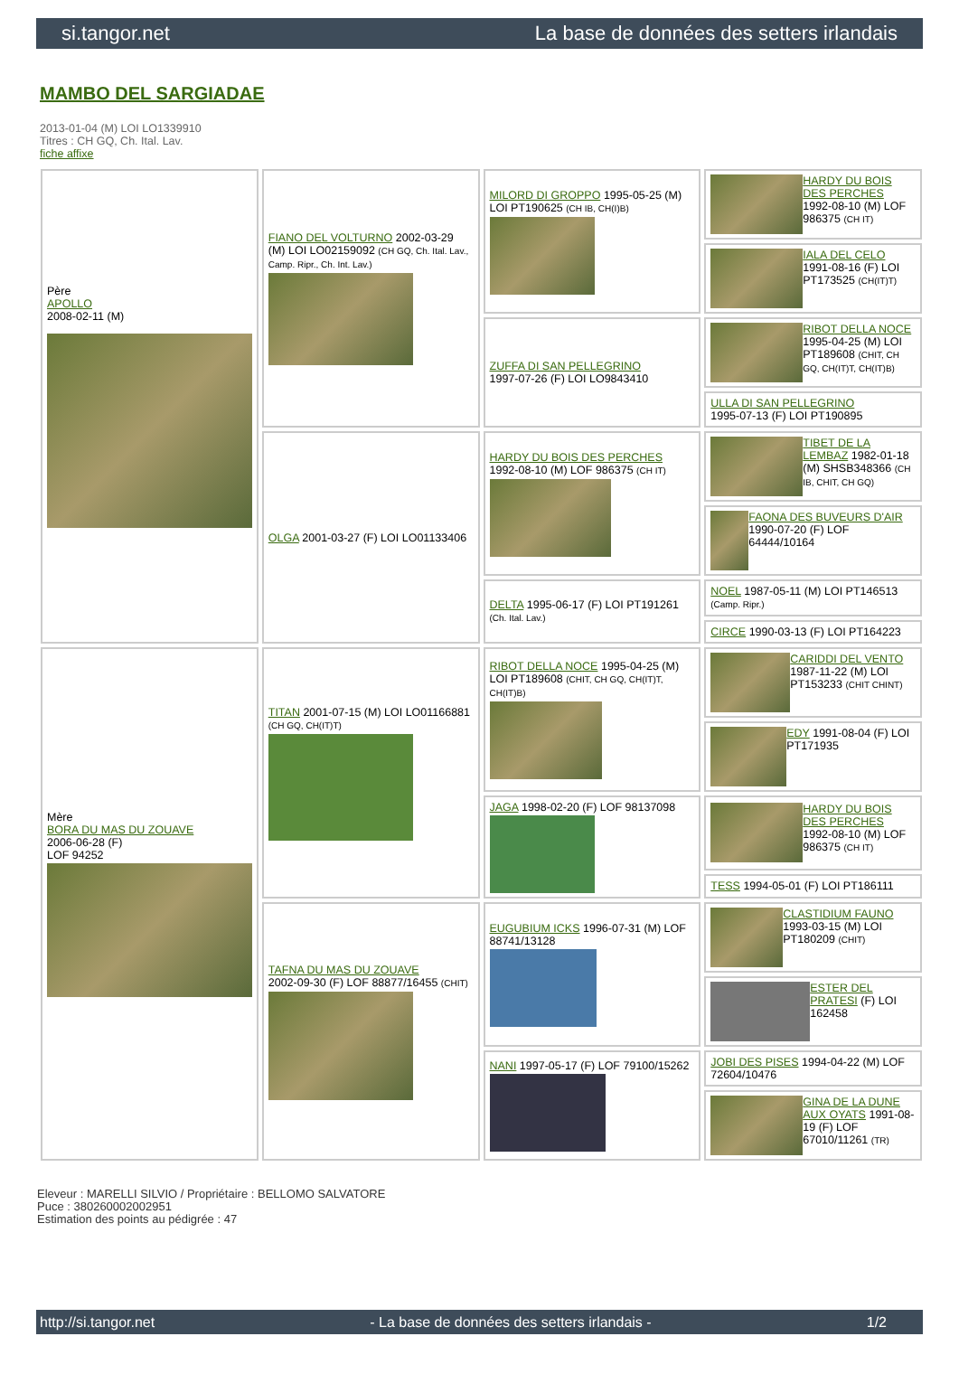si.tangor.net La base de données des setters irlandais
MAMBO DEL SARGIADAE
2013-01-04 (M) LOI LO1339910
Titres : CH GQ, Ch. Ital. Lav.
fiche affixe
| Père APOLLO 2008-02-11 (M) | FIANO DEL VOLTURNO 2002-03-29 (M) LOI LO02159092 (CH GQ, Ch. Ital. Lav., Camp. Ripr., Ch. Int. Lav.) | MILORD DI GROPPO 1995-05-25 (M) LOI PT190625 (CH IB, CH(I)B) | HARDY DU BOIS DES PERCHES 1992-08-10 (M) LOF 986375 (CH IT) |
| | | | IALA DEL CELO 1991-08-16 (F) LOI PT173525 (CH(IT)T) |
| | | ZUFFA DI SAN PELLEGRINO 1997-07-26 (F) LOI LO9843410 | RIBOT DELLA NOCE 1995-04-25 (M) LOI PT189608 (CHIT, CH GQ, CH(IT)T, CH(IT)B) |
| | | | ULLA DI SAN PELLEGRINO 1995-07-13 (F) LOI PT190895 |
| | OLGA 2001-03-27 (F) LOI LO01133406 | HARDY DU BOIS DES PERCHES 1992-08-10 (M) LOF 986375 (CH IT) | TIBET DE LA LEMBAZ 1982-01-18 (M) SHSB348366 (CH IB, CHIT, CH GQ) |
| | | | FAONA DES BUVEURS D'AIR 1990-07-20 (F) LOF 64444/10164 |
| | | DELTA 1995-06-17 (F) LOI PT191261 (Ch. Ital. Lav.) | NOEL 1987-05-11 (M) LOI PT146513 (Camp. Ripr.) |
| | | | CIRCE 1990-03-13 (F) LOI PT164223 |
| Mère BORA DU MAS DU ZOUAVE 2006-06-28 (F) LOF 94252 | TITAN 2001-07-15 (M) LOI LO01166881 (CH GQ, CH(IT)T) | RIBOT DELLA NOCE 1995-04-25 (M) LOI PT189608 (CHIT, CH GQ, CH(IT)T, CH(IT)B) | CARIDDI DEL VENTO 1987-11-22 (M) LOI PT153233 (CHIT CHINT) |
| | | | EDY 1991-08-04 (F) LOI PT171935 |
| | | JAGA 1998-02-20 (F) LOF 98137098 | HARDY DU BOIS DES PERCHES 1992-08-10 (M) LOF 986375 (CH IT) |
| | | | TESS 1994-05-01 (F) LOI PT186111 |
| | TAFNA DU MAS DU ZOUAVE 2002-09-30 (F) LOF 88877/16455 (CHIT) | EUGUBIUM ICKS 1996-07-31 (M) LOF 88741/13128 | CLASTIDIUM FAUNO 1993-03-15 (M) LOI PT180209 (CHIT) |
| | | | ESTER DEL PRATESI (F) LOI 162458 |
| | | NANI 1997-05-17 (F) LOF 79100/15262 | JOBI DES PISES 1994-04-22 (M) LOF 72604/10476 |
| | | | GINA DE LA DUNE AUX OYATS 1991-08-19 (F) LOF 67010/11261 (TR) |
Eleveur : MARELLI SILVIO / Propriétaire : BELLOMO SALVATORE
Puce : 380260002002951
Estimation des points au pédigrée : 47
http://si.tangor.net - La base de données des setters irlandais - 1/2